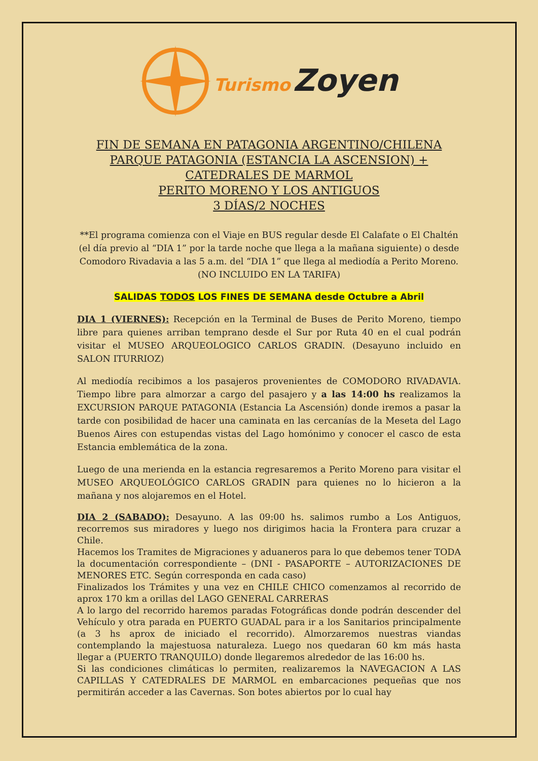Turismo Zoyen
FIN DE SEMANA EN PATAGONIA ARGENTINO/CHILENA
PARQUE PATAGONIA (ESTANCIA LA ASCENSION) +
CATEDRALES DE MARMOL
PERITO MORENO Y LOS ANTIGUOS
3 DÍAS/2 NOCHES
**El programa comienza con el Viaje en BUS regular desde El Calafate o El Chaltén (el día previo al “DIA 1” por la tarde noche que llega a la mañana siguiente) o desde Comodoro Rivadavia a las 5 a.m. del “DIA 1” que llega al mediodía a Perito Moreno. (NO INCLUIDO EN LA TARIFA)
SALIDAS TODOS LOS FINES DE SEMANA desde Octubre a Abril
DIA 1 (VIERNES): Recepción en la Terminal de Buses de Perito Moreno, tiempo libre para quienes arriban temprano desde el Sur por Ruta 40 en el cual podrán visitar el MUSEO ARQUEOLOGICO CARLOS GRADIN. (Desayuno incluido en SALON ITURRIOZ)
Al mediodía recibimos a los pasajeros provenientes de COMODORO RIVADAVIA. Tiempo libre para almorzar a cargo del pasajero y a las 14:00 hs realizamos la EXCURSION PARQUE PATAGONIA (Estancia La Ascensión) donde iremos a pasar la tarde con posibilidad de hacer una caminata en las cercanías de la Meseta del Lago Buenos Aires con estupendas vistas del Lago homónimo y conocer el casco de esta Estancia emblemática de la zona.
Luego de una merienda en la estancia regresaremos a Perito Moreno para visitar el MUSEO ARQUEOLÓGICO CARLOS GRADIN para quienes no lo hicieron a la mañana y nos alojaremos en el Hotel.
DIA 2 (SABADO): Desayuno. A las 09:00 hs. salimos rumbo a Los Antiguos, recorremos sus miradores y luego nos dirigimos hacia la Frontera para cruzar a Chile.
Hacemos los Tramites de Migraciones y aduaneros para lo que debemos tener TODA la documentación correspondiente – (DNI - PASAPORTE – AUTORIZACIONES DE MENORES ETC. Según corresponda en cada caso)
Finalizados los Trámites y una vez en CHILE CHICO comenzamos al recorrido de aprox 170 km a orillas del LAGO GENERAL CARRERAS
A lo largo del recorrido haremos paradas Fotográficas donde podrán descender del Vehículo y otra parada en PUERTO GUADAL para ir a los Sanitarios principalmente (a 3 hs aprox de iniciado el recorrido). Almorzaremos nuestras viandas contemplando la majestuosa naturaleza. Luego nos quedaran 60 km más hasta llegar a (PUERTO TRANQUILO) donde llegaremos alrededor de las 16:00 hs.
Si las condiciones climáticas lo permiten, realizaremos la NAVEGACION A LAS CAPILLAS Y CATEDRALES DE MARMOL en embarcaciones pequeñas que nos permitirán acceder a las Cavernas. Son botes abiertos por lo cual hay